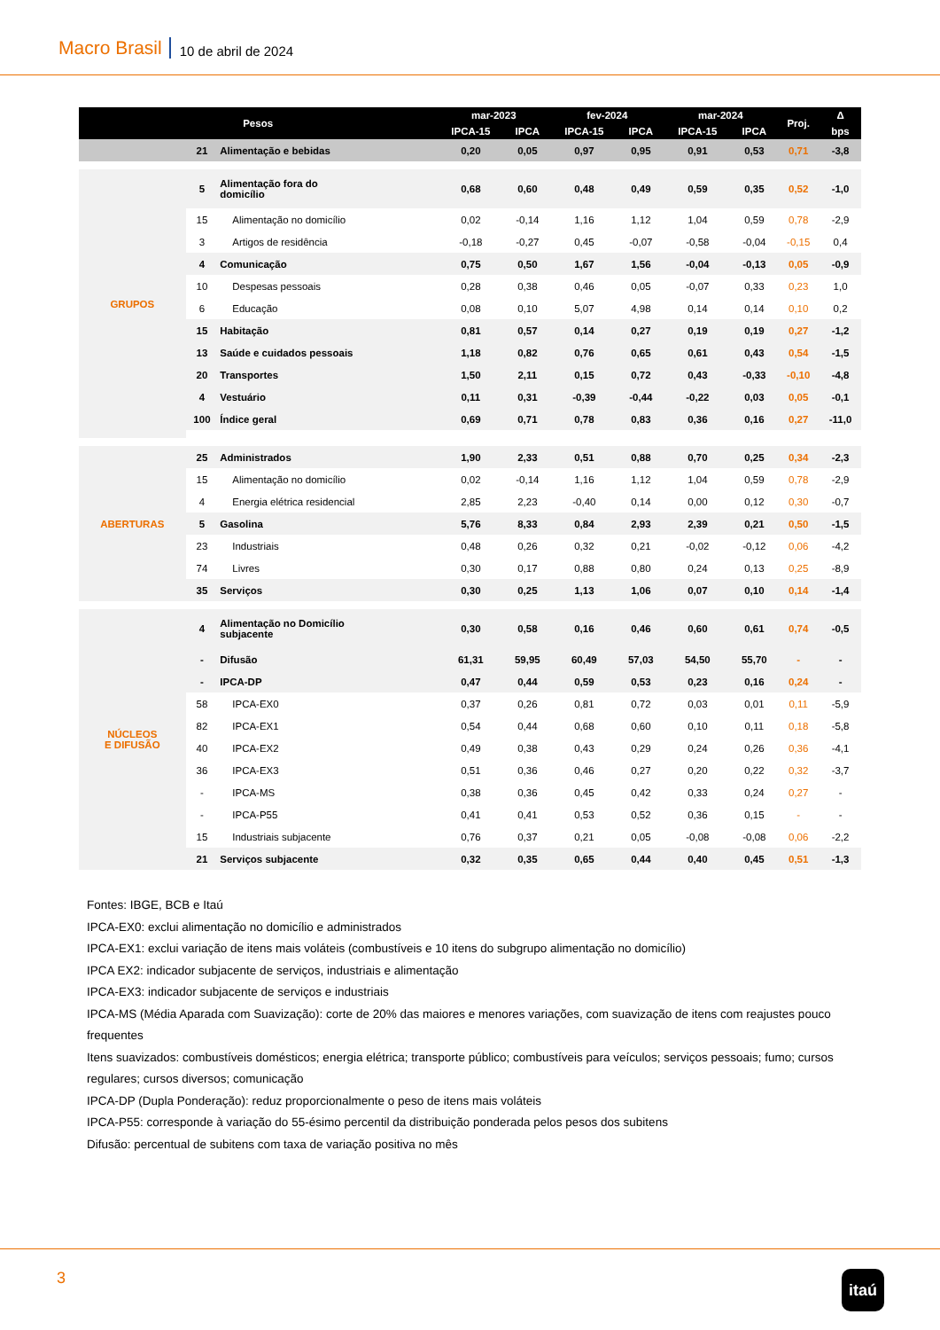Macro Brasil 10 de abril de 2024
| Pesos | | | mar-2023 | | fev-2024 | | mar-2024 | | Proj. | Δ |
| --- | --- | --- | --- | --- | --- | --- | --- | --- | --- | --- |
| | | | IPCA-15 | IPCA | IPCA-15 | IPCA | IPCA-15 | IPCA | | bps |
| | 21 | Alimentação e bebidas | 0,20 | 0,05 | 0,97 | 0,95 | 0,91 | 0,53 | 0,71 | -3,8 |
| GRUPOS | 5 | Alimentação fora do domicílio | 0,68 | 0,60 | 0,48 | 0,49 | 0,59 | 0,35 | 0,52 | -1,0 |
| | 15 | Alimentação no domicílio | 0,02 | -0,14 | 1,16 | 1,12 | 1,04 | 0,59 | 0,78 | -2,9 |
| | 3 | Artigos de residência | -0,18 | -0,27 | 0,45 | -0,07 | -0,58 | -0,04 | -0,15 | 0,4 |
| | 4 | Comunicação | 0,75 | 0,50 | 1,67 | 1,56 | -0,04 | -0,13 | 0,05 | -0,9 |
| | 10 | Despesas pessoais | 0,28 | 0,38 | 0,46 | 0,05 | -0,07 | 0,33 | 0,23 | 1,0 |
| | 6 | Educação | 0,08 | 0,10 | 5,07 | 4,98 | 0,14 | 0,14 | 0,10 | 0,2 |
| | 15 | Habitação | 0,81 | 0,57 | 0,14 | 0,27 | 0,19 | 0,19 | 0,27 | -1,2 |
| | 13 | Saúde e cuidados pessoais | 1,18 | 0,82 | 0,76 | 0,65 | 0,61 | 0,43 | 0,54 | -1,5 |
| | 20 | Transportes | 1,50 | 2,11 | 0,15 | 0,72 | 0,43 | -0,33 | -0,10 | -4,8 |
| | 4 | Vestuário | 0,11 | 0,31 | -0,39 | -0,44 | -0,22 | 0,03 | 0,05 | -0,1 |
| | 100 | Índice geral | 0,69 | 0,71 | 0,78 | 0,83 | 0,36 | 0,16 | 0,27 | -11,0 |
| ABERTURAS | 25 | Administrados | 1,90 | 2,33 | 0,51 | 0,88 | 0,70 | 0,25 | 0,34 | -2,3 |
| | 15 | Alimentação no domicílio | 0,02 | -0,14 | 1,16 | 1,12 | 1,04 | 0,59 | 0,78 | -2,9 |
| | 4 | Energia elétrica residencial | 2,85 | 2,23 | -0,40 | 0,14 | 0,00 | 0,12 | 0,30 | -0,7 |
| | 5 | Gasolina | 5,76 | 8,33 | 0,84 | 2,93 | 2,39 | 0,21 | 0,50 | -1,5 |
| | 23 | Industriais | 0,48 | 0,26 | 0,32 | 0,21 | -0,02 | -0,12 | 0,06 | -4,2 |
| | 74 | Livres | 0,30 | 0,17 | 0,88 | 0,80 | 0,24 | 0,13 | 0,25 | -8,9 |
| | 35 | Serviços | 0,30 | 0,25 | 1,13 | 1,06 | 0,07 | 0,10 | 0,14 | -1,4 |
| NÚCLEOS E DIFUSÃO | 4 | Alimentação no Domicílio subjacente | 0,30 | 0,58 | 0,16 | 0,46 | 0,60 | 0,61 | 0,74 | -0,5 |
| | - | Difusão | 61,31 | 59,95 | 60,49 | 57,03 | 54,50 | 55,70 | - | - |
| | - | IPCA-DP | 0,47 | 0,44 | 0,59 | 0,53 | 0,23 | 0,16 | 0,24 | - |
| | 58 | IPCA-EX0 | 0,37 | 0,26 | 0,81 | 0,72 | 0,03 | 0,01 | 0,11 | -5,9 |
| | 82 | IPCA-EX1 | 0,54 | 0,44 | 0,68 | 0,60 | 0,10 | 0,11 | 0,18 | -5,8 |
| | 40 | IPCA-EX2 | 0,49 | 0,38 | 0,43 | 0,29 | 0,24 | 0,26 | 0,36 | -4,1 |
| | 36 | IPCA-EX3 | 0,51 | 0,36 | 0,46 | 0,27 | 0,20 | 0,22 | 0,32 | -3,7 |
| | - | IPCA-MS | 0,38 | 0,36 | 0,45 | 0,42 | 0,33 | 0,24 | 0,27 | - |
| | - | IPCA-P55 | 0,41 | 0,41 | 0,53 | 0,52 | 0,36 | 0,15 | - | - |
| | 15 | Industriais subjacente | 0,76 | 0,37 | 0,21 | 0,05 | -0,08 | -0,08 | 0,06 | -2,2 |
| | 21 | Serviços subjacente | 0,32 | 0,35 | 0,65 | 0,44 | 0,40 | 0,45 | 0,51 | -1,3 |
Fontes: IBGE, BCB e Itaú
IPCA-EX0: exclui alimentação no domicílio e administrados
IPCA-EX1: exclui variação de itens mais voláteis (combustíveis e 10 itens do subgrupo alimentação no domicílio)
IPCA EX2: indicador subjacente de serviços, industriais e alimentação
IPCA-EX3: indicador subjacente de serviços e industriais
IPCA-MS (Média Aparada com Suavização): corte de 20% das maiores e menores variações, com suavização de itens com reajustes pouco frequentes
Itens suavizados: combustíveis domésticos; energia elétrica; transporte público; combustíveis para veículos; serviços pessoais; fumo; cursos regulares; cursos diversos; comunicação
IPCA-DP (Dupla Ponderação): reduz proporcionalmente o peso de itens mais voláteis
IPCA-P55: corresponde à variação do 55-ésimo percentil da distribuição ponderada pelos pesos dos subitens
Difusão: percentual de subitens com taxa de variação positiva no mês
3 itaú